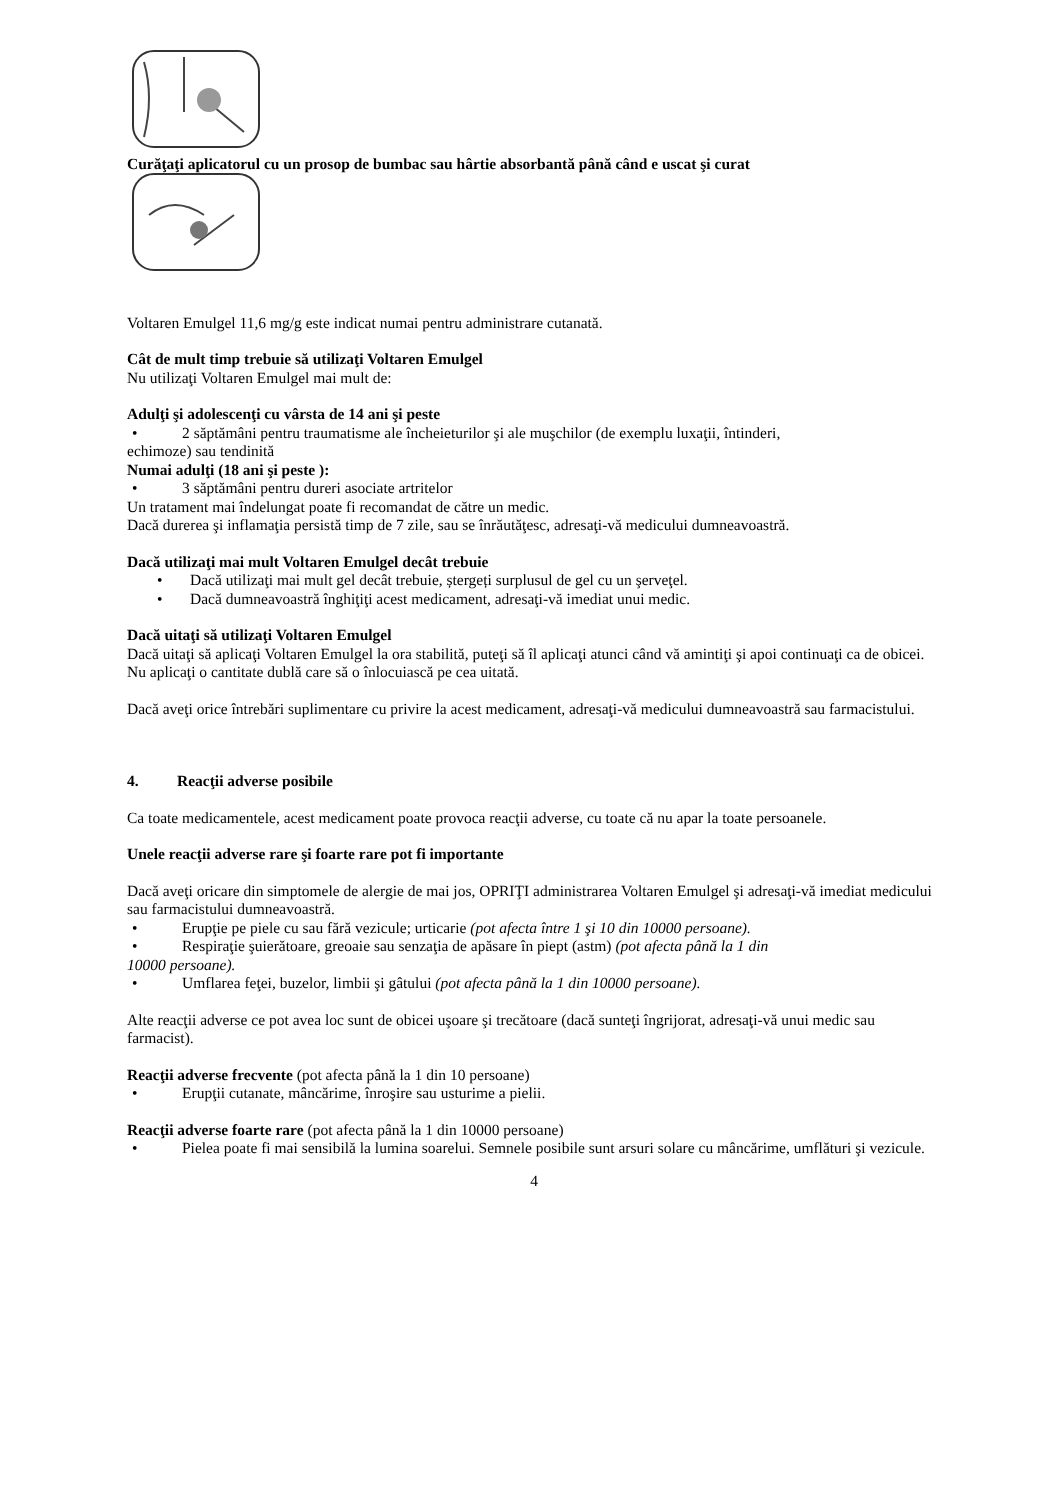Curăţaţi aplicatorul cu un prosop de bumbac sau hârtie absorbantă până când e uscat şi curat
Voltaren Emulgel 11,6 mg/g este indicat numai pentru administrare cutanată.
Cât de mult timp trebuie să utilizaţi Voltaren Emulgel
Nu utilizaţi Voltaren Emulgel mai mult de:
Adulţi şi adolescenţi cu vârsta de 14 ani şi peste
• 2 săptămâni pentru traumatisme ale încheieturilor şi ale muşchilor (de exemplu luxaţii, întinderi,
echimoze) sau tendinită
Numai adulţi (18 ani şi peste ):
• 3 săptămâni pentru dureri asociate artritelor
Un tratament mai îndelungat poate fi recomandat de către un medic.
Dacă durerea şi inflamaţia persistă timp de 7 zile, sau se înrăutăţesc, adresaţi-vă medicului dumneavoastră.
Dacă utilizaţi mai mult Voltaren Emulgel decât trebuie
• Dacă utilizaţi mai mult gel decât trebuie, ștergeți surplusul de gel cu un şerveţel.
• Dacă dumneavoastră înghiţiţi acest medicament, adresaţi-vă imediat unui medic.
Dacă uitaţi să utilizaţi Voltaren Emulgel
Dacă uitaţi să aplicaţi Voltaren Emulgel la ora stabilită, puteţi să îl aplicaţi atunci când vă amintiţi şi apoi continuaţi ca de obicei. Nu aplicaţi o cantitate dublă care să o înlocuiască pe cea uitată.
Dacă aveţi orice întrebări suplimentare cu privire la acest medicament, adresaţi-vă medicului dumneavoastră sau farmacistului.
4. Reacţii adverse posibile
Ca toate medicamentele, acest medicament poate provoca reacţii adverse, cu toate că nu apar la toate persoanele.
Unele reacţii adverse rare şi foarte rare pot fi importante
Dacă aveţi oricare din simptomele de alergie de mai jos, OPRIŢI administrarea Voltaren Emulgel şi adresaţi-vă imediat medicului sau farmacistului dumneavoastră.
• Erupţie pe piele cu sau fără vezicule; urticarie (pot afecta între 1 şi 10 din 10000 persoane).
• Respiraţie şuierătoare, greoaie sau senzaţia de apăsare în piept (astm) (pot afecta până la 1 din
10000 persoane).
• Umflarea feţei, buzelor, limbii şi gâtului (pot afecta până la 1 din 10000 persoane).
Alte reacţii adverse ce pot avea loc sunt de obicei uşoare şi trecătoare (dacă sunteţi îngrijorat, adresaţi-vă unui medic sau farmacist).
Reacţii adverse frecvente (pot afecta până la 1 din 10 persoane)
• Erupţii cutanate, mâncărime, înroşire sau usturime a pielii.
Reacţii adverse foarte rare (pot afecta până la 1 din 10000 persoane)
• Pielea poate fi mai sensibilă la lumina soarelui. Semnele posibile sunt arsuri solare cu mâncărime, umflături şi vezicule.
4